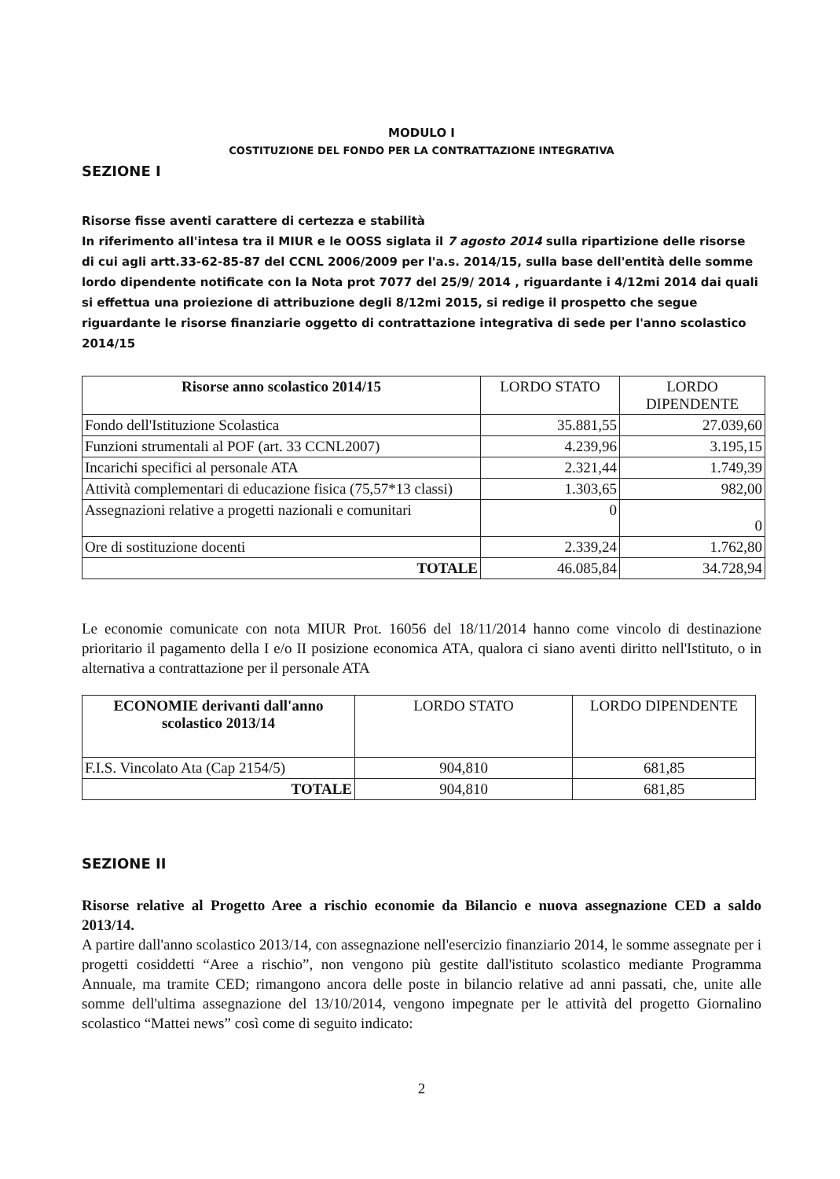MODULO I
COSTITUZIONE DEL FONDO PER LA CONTRATTAZIONE INTEGRATIVA
SEZIONE I
Risorse fisse aventi carattere di certezza e stabilità
In riferimento all'intesa tra il MIUR e le OOSS siglata il 7 agosto 2014 sulla ripartizione delle risorse di cui agli artt.33-62-85-87 del CCNL 2006/2009 per l'a.s. 2014/15, sulla base dell'entità delle somme lordo dipendente notificate con la Nota prot 7077 del 25/9/ 2014 , riguardante i 4/12mi 2014 dai quali si effettua una proiezione di attribuzione degli 8/12mi 2015, si redige il prospetto che segue riguardante le risorse finanziarie oggetto di contrattazione integrativa di sede per l'anno scolastico 2014/15
| Risorse anno scolastico 2014/15 | LORDO STATO | LORDO DIPENDENTE |
| Fondo dell'Istituzione Scolastica | 35.881,55 | 27.039,60 |
| Funzioni strumentali al POF (art. 33 CCNL2007) | 4.239,96 | 3.195,15 |
| Incarichi specifici al personale ATA | 2.321,44 | 1.749,39 |
| Attività complementari di educazione fisica (75,57*13 classi) | 1.303,65 | 982,00 |
| Assegnazioni relative a progetti nazionali e comunitari | 0 | 0 |
| Ore di sostituzione docenti | 2.339,24 | 1.762,80 |
| TOTALE | 46.085,84 | 34.728,94 |
Le economie comunicate con nota MIUR Prot. 16056 del 18/11/2014 hanno come vincolo di destinazione prioritario il pagamento della I e/o II posizione economica ATA, qualora ci siano aventi diritto nell'Istituto, o in alternativa a contrattazione per il personale ATA
| ECONOMIE derivanti dall'anno scolastico 2013/14 | LORDO STATO | LORDO DIPENDENTE |
| F.I.S. Vincolato Ata (Cap 2154/5) | 904,810 | 681,85 |
| TOTALE | 904,810 | 681,85 |
SEZIONE II
Risorse relative al Progetto Aree a rischio economie da Bilancio e nuova assegnazione CED a saldo 2013/14.
A partire dall'anno scolastico 2013/14, con assegnazione nell'esercizio finanziario 2014, le somme assegnate per i progetti cosiddetti “Aree a rischio”, non vengono più gestite dall'istituto scolastico mediante Programma Annuale, ma tramite CED; rimangono ancora delle poste in bilancio relative ad anni passati, che, unite alle somme dell'ultima assegnazione del 13/10/2014, vengono impegnate per le attività del progetto Giornalino scolastico “Mattei news” così come di seguito indicato:
2